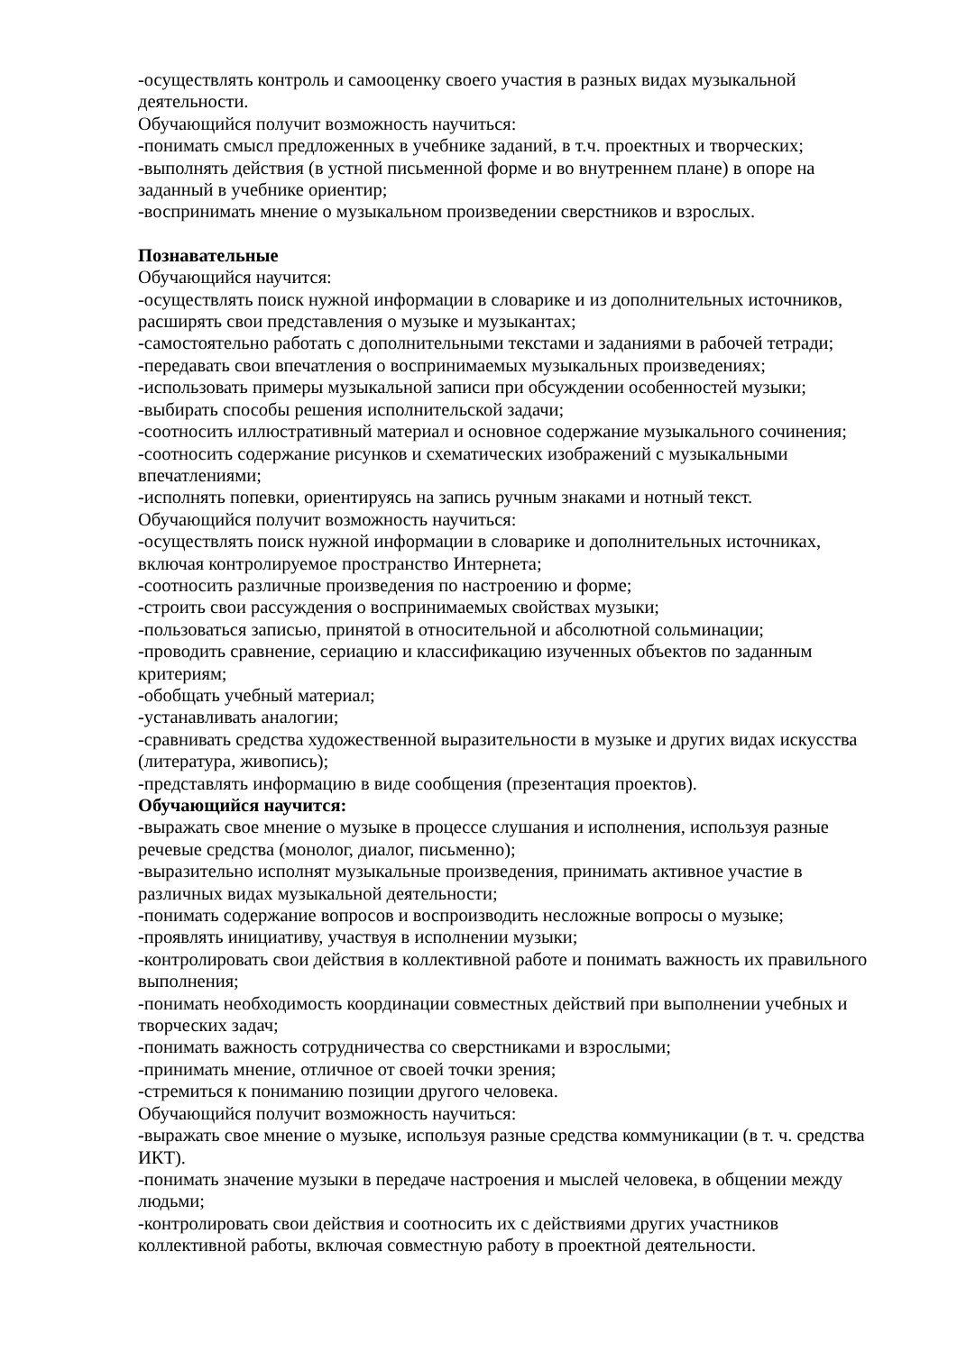-осуществлять контроль и самооценку своего участия в разных видах музыкальной деятельности.
Обучающийся получит возможность научиться:
-понимать смысл предложенных в учебнике заданий, в т.ч. проектных и творческих;
-выполнять действия (в устной письменной форме и во внутреннем плане) в опоре на заданный в учебнике ориентир;
-воспринимать мнение о музыкальном произведении сверстников и взрослых.
Познавательные
Обучающийся научится:
-осуществлять поиск нужной информации в словарике и из дополнительных источников, расширять свои представления о музыке и музыкантах;
-самостоятельно работать с дополнительными текстами и заданиями в рабочей тетради;
-передавать свои впечатления о воспринимаемых музыкальных произведениях;
-использовать примеры музыкальной записи при обсуждении особенностей музыки;
-выбирать способы решения исполнительской задачи;
-соотносить иллюстративный материал и основное содержание музыкального сочинения;
-соотносить содержание рисунков и схематических изображений с музыкальными впечатлениями;
-исполнять попевки, ориентируясь на запись ручным знаками и нотный текст.
Обучающийся получит возможность научиться:
-осуществлять поиск нужной информации в словарике и дополнительных источниках, включая контролируемое пространство Интернета;
-соотносить различные произведения по настроению и форме;
-строить свои рассуждения о воспринимаемых свойствах музыки;
-пользоваться записью, принятой в относительной и абсолютной сольминации;
-проводить сравнение, сериацию и классификацию изученных объектов по заданным критериям;
-обобщать учебный материал;
-устанавливать аналогии;
-сравнивать средства художественной выразительности в музыке и других видах искусства (литература, живопись);
-представлять информацию в виде сообщения (презентация проектов).
Обучающийся научится:
-выражать свое мнение о музыке в процессе слушания и исполнения, используя разные речевые средства (монолог, диалог, письменно);
-выразительно исполнят музыкальные произведения, принимать активное участие в различных видах музыкальной деятельности;
-понимать содержание вопросов и воспроизводить несложные вопросы о музыке;
-проявлять инициативу, участвуя в исполнении музыки;
-контролировать свои действия в коллективной работе и понимать важность их правильного выполнения;
-понимать необходимость координации совместных действий при выполнении учебных и творческих задач;
-понимать важность сотрудничества со сверстниками и взрослыми;
-принимать мнение, отличное от своей точки зрения;
-стремиться к пониманию позиции другого человека.
Обучающийся получит возможность научиться:
-выражать свое мнение о музыке, используя разные средства коммуникации (в т. ч. средства ИКТ).
-понимать значение музыки в передаче настроения и мыслей человека, в общении между людьми;
-контролировать свои действия и соотносить их с действиями других участников коллективной работы, включая совместную работу в проектной деятельности.